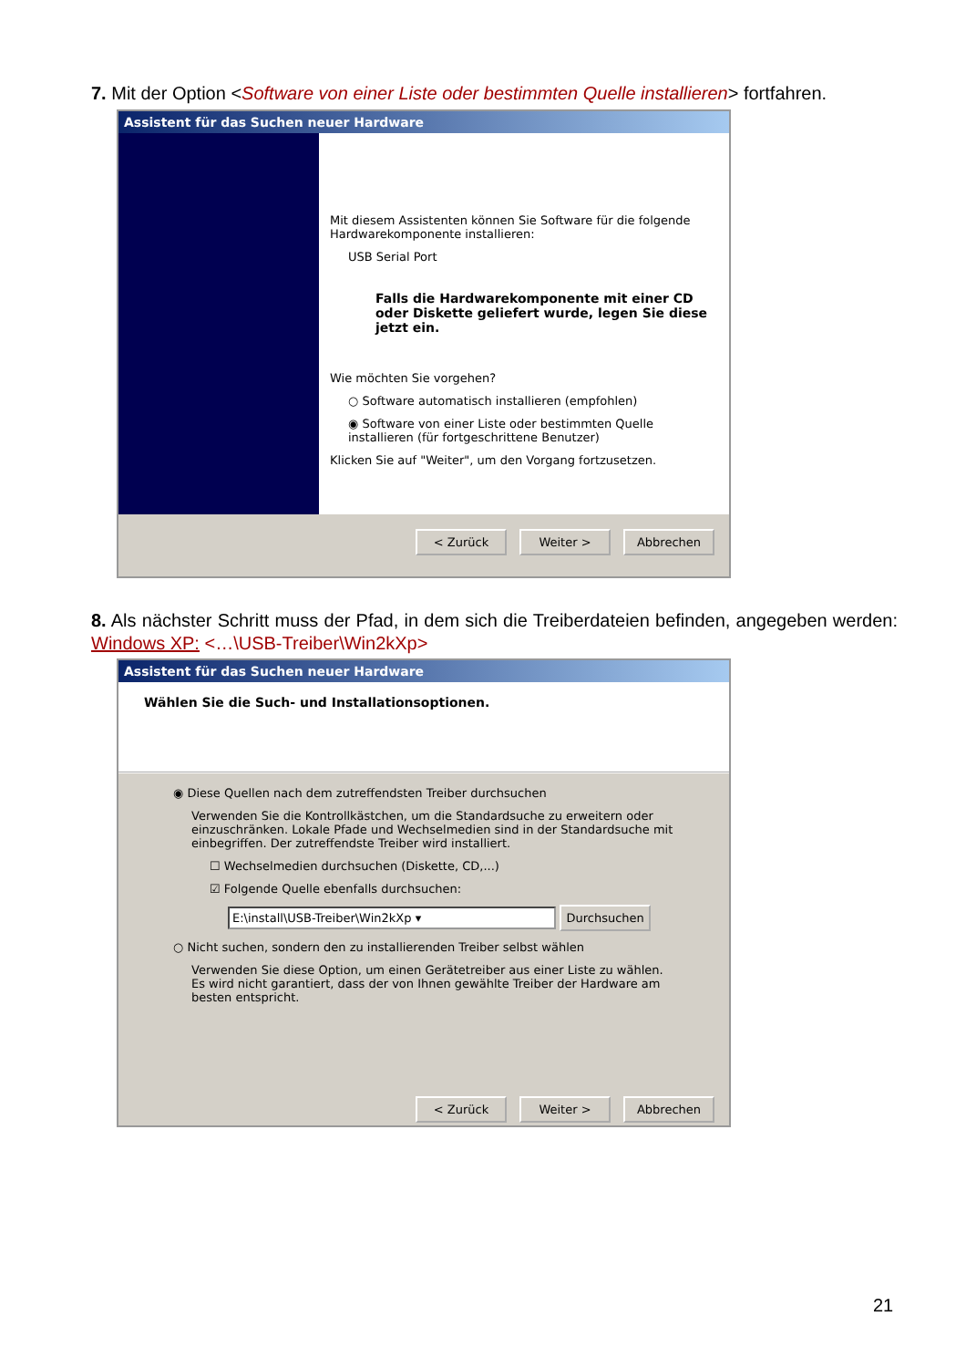7. Mit der Option <Software von einer Liste oder bestimmten Quelle installieren> fortfahren.
Assistent für das Suchen neuer Hardware
Mit diesem Assistenten können Sie Software für die folgende Hardwarekomponente installieren:
USB Serial Port
Falls die Hardwarekomponente mit einer CD oder Diskette geliefert wurde, legen Sie diese jetzt ein.
Wie möchten Sie vorgehen?
○ Software automatisch installieren (empfohlen)
◉ Software von einer Liste oder bestimmten Quelle installieren (für fortgeschrittene Benutzer)
Klicken Sie auf "Weiter", um den Vorgang fortzusetzen.
< Zurück Weiter > Abbrechen
8. Als nächster Schritt muss der Pfad, in dem sich die Treiberdateien befinden, angegeben werden: Windows XP: <…\USB-Treiber\Win2kXp>
Assistent für das Suchen neuer Hardware
Wählen Sie die Such- und Installationsoptionen.
◉ Diese Quellen nach dem zutreffendsten Treiber durchsuchen
Verwenden Sie die Kontrollkästchen, um die Standardsuche zu erweitern oder einzuschränken. Lokale Pfade und Wechselmedien sind in der Standardsuche mit einbegriffen. Der zutreffendste Treiber wird installiert.
☐ Wechselmedien durchsuchen (Diskette, CD,...)
☑ Folgende Quelle ebenfalls durchsuchen:
E:\install\USB-Treiber\Win2kXp ▾ Durchsuchen
○ Nicht suchen, sondern den zu installierenden Treiber selbst wählen
Verwenden Sie diese Option, um einen Gerätetreiber aus einer Liste zu wählen. Es wird nicht garantiert, dass der von Ihnen gewählte Treiber der Hardware am besten entspricht.
< Zurück Weiter > Abbrechen
21